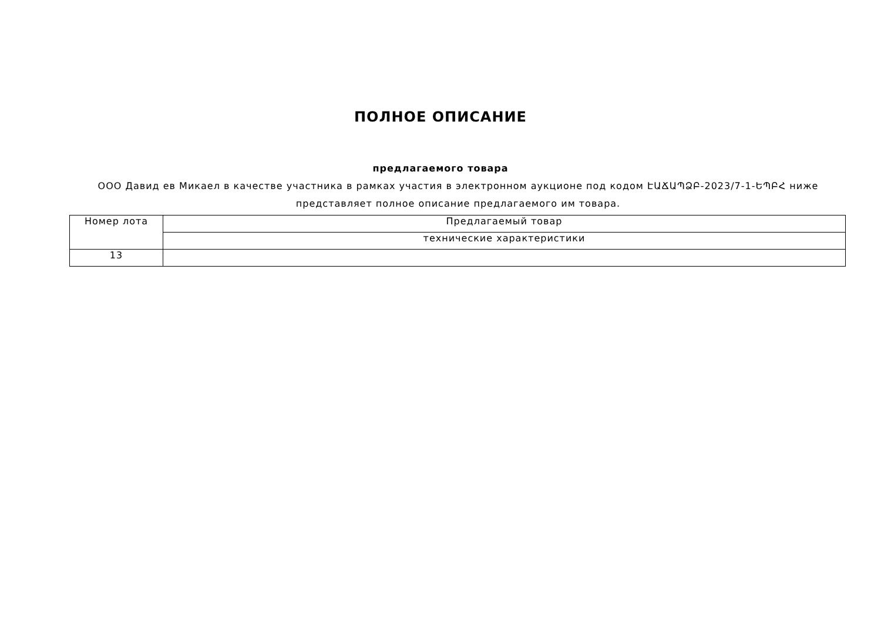ПОЛНОЕ ОПИСАНИЕ
предлагаемого товара
ООО Давид ев Микаел в качестве участника в рамках участия в электронном аукционе под кодом ԷԱՃԱՊՁԲ-2023/7-1-ԵՊԲՀ ниже представляет полное описание предлагаемого им товара.
| Номер лота | Предлагаемый товар |
| | технические характеристики |
| 13 | |